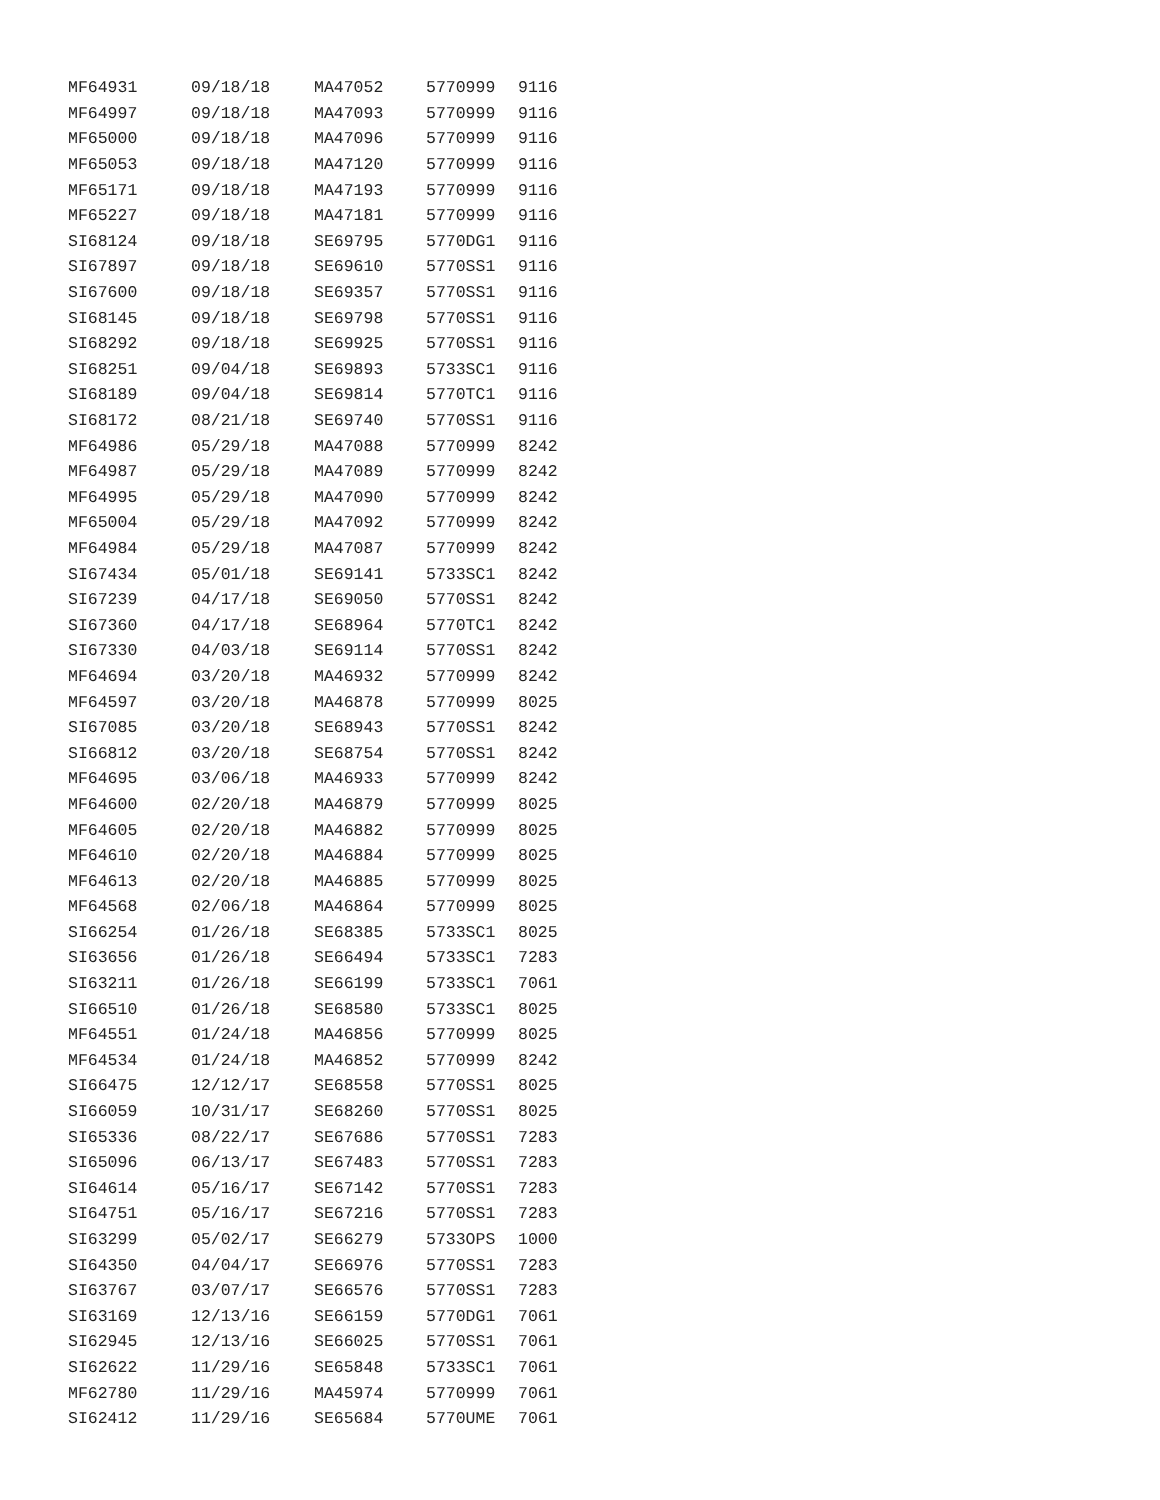| MF64931 | 09/18/18 | MA47052 | 5770999 | 9116 |
| MF64997 | 09/18/18 | MA47093 | 5770999 | 9116 |
| MF65000 | 09/18/18 | MA47096 | 5770999 | 9116 |
| MF65053 | 09/18/18 | MA47120 | 5770999 | 9116 |
| MF65171 | 09/18/18 | MA47193 | 5770999 | 9116 |
| MF65227 | 09/18/18 | MA47181 | 5770999 | 9116 |
| SI68124 | 09/18/18 | SE69795 | 5770DG1 | 9116 |
| SI67897 | 09/18/18 | SE69610 | 5770SS1 | 9116 |
| SI67600 | 09/18/18 | SE69357 | 5770SS1 | 9116 |
| SI68145 | 09/18/18 | SE69798 | 5770SS1 | 9116 |
| SI68292 | 09/18/18 | SE69925 | 5770SS1 | 9116 |
| SI68251 | 09/04/18 | SE69893 | 5733SC1 | 9116 |
| SI68189 | 09/04/18 | SE69814 | 5770TC1 | 9116 |
| SI68172 | 08/21/18 | SE69740 | 5770SS1 | 9116 |
| MF64986 | 05/29/18 | MA47088 | 5770999 | 8242 |
| MF64987 | 05/29/18 | MA47089 | 5770999 | 8242 |
| MF64995 | 05/29/18 | MA47090 | 5770999 | 8242 |
| MF65004 | 05/29/18 | MA47092 | 5770999 | 8242 |
| MF64984 | 05/29/18 | MA47087 | 5770999 | 8242 |
| SI67434 | 05/01/18 | SE69141 | 5733SC1 | 8242 |
| SI67239 | 04/17/18 | SE69050 | 5770SS1 | 8242 |
| SI67360 | 04/17/18 | SE68964 | 5770TC1 | 8242 |
| SI67330 | 04/03/18 | SE69114 | 5770SS1 | 8242 |
| MF64694 | 03/20/18 | MA46932 | 5770999 | 8242 |
| MF64597 | 03/20/18 | MA46878 | 5770999 | 8025 |
| SI67085 | 03/20/18 | SE68943 | 5770SS1 | 8242 |
| SI66812 | 03/20/18 | SE68754 | 5770SS1 | 8242 |
| MF64695 | 03/06/18 | MA46933 | 5770999 | 8242 |
| MF64600 | 02/20/18 | MA46879 | 5770999 | 8025 |
| MF64605 | 02/20/18 | MA46882 | 5770999 | 8025 |
| MF64610 | 02/20/18 | MA46884 | 5770999 | 8025 |
| MF64613 | 02/20/18 | MA46885 | 5770999 | 8025 |
| MF64568 | 02/06/18 | MA46864 | 5770999 | 8025 |
| SI66254 | 01/26/18 | SE68385 | 5733SC1 | 8025 |
| SI63656 | 01/26/18 | SE66494 | 5733SC1 | 7283 |
| SI63211 | 01/26/18 | SE66199 | 5733SC1 | 7061 |
| SI66510 | 01/26/18 | SE68580 | 5733SC1 | 8025 |
| MF64551 | 01/24/18 | MA46856 | 5770999 | 8025 |
| MF64534 | 01/24/18 | MA46852 | 5770999 | 8242 |
| SI66475 | 12/12/17 | SE68558 | 5770SS1 | 8025 |
| SI66059 | 10/31/17 | SE68260 | 5770SS1 | 8025 |
| SI65336 | 08/22/17 | SE67686 | 5770SS1 | 7283 |
| SI65096 | 06/13/17 | SE67483 | 5770SS1 | 7283 |
| SI64614 | 05/16/17 | SE67142 | 5770SS1 | 7283 |
| SI64751 | 05/16/17 | SE67216 | 5770SS1 | 7283 |
| SI63299 | 05/02/17 | SE66279 | 5733OPS | 1000 |
| SI64350 | 04/04/17 | SE66976 | 5770SS1 | 7283 |
| SI63767 | 03/07/17 | SE66576 | 5770SS1 | 7283 |
| SI63169 | 12/13/16 | SE66159 | 5770DG1 | 7061 |
| SI62945 | 12/13/16 | SE66025 | 5770SS1 | 7061 |
| SI62622 | 11/29/16 | SE65848 | 5733SC1 | 7061 |
| MF62780 | 11/29/16 | MA45974 | 5770999 | 7061 |
| SI62412 | 11/29/16 | SE65684 | 5770UME | 7061 |